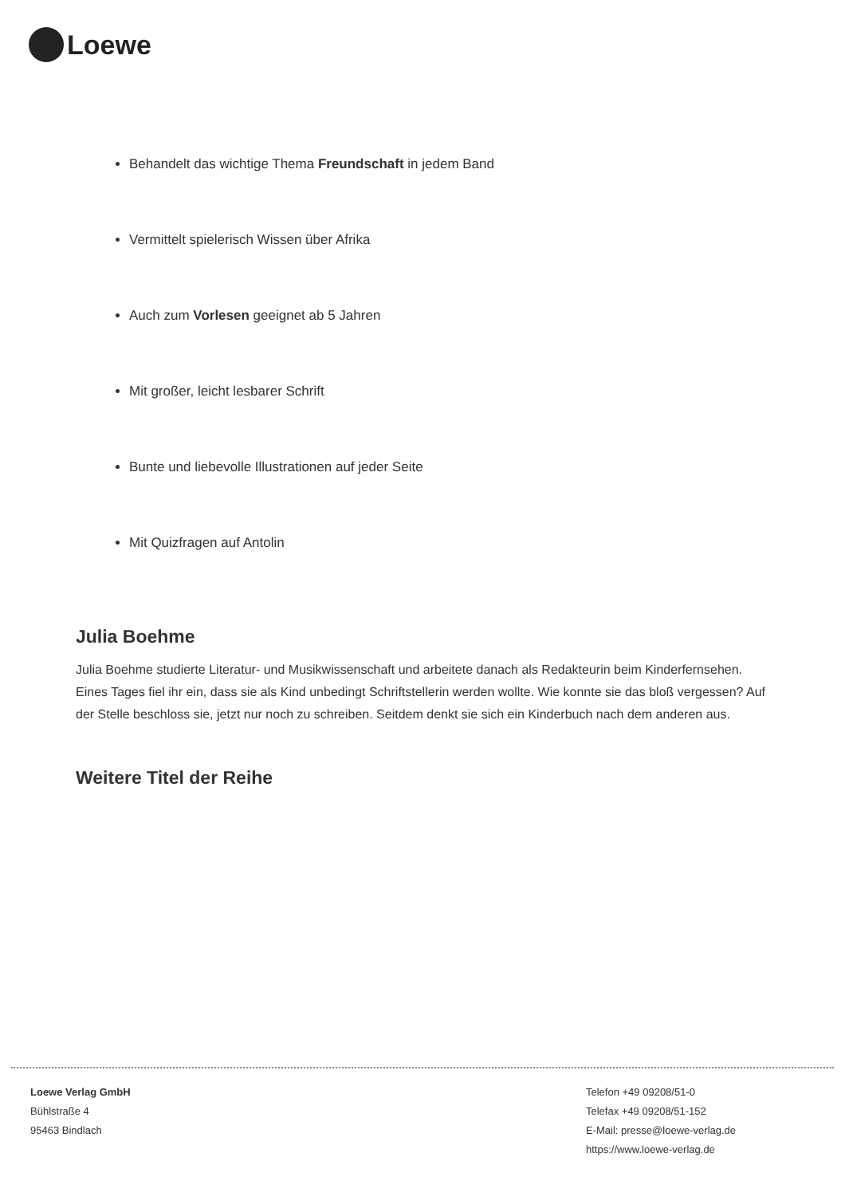Loewe
Behandelt das wichtige Thema Freundschaft in jedem Band
Vermittelt spielerisch Wissen über Afrika
Auch zum Vorlesen geeignet ab 5 Jahren
Mit großer, leicht lesbarer Schrift
Bunte und liebevolle Illustrationen auf jeder Seite
Mit Quizfragen auf Antolin
Julia Boehme
Julia Boehme studierte Literatur- und Musikwissenschaft und arbeitete danach als Redakteurin beim Kinderfernsehen. Eines Tages fiel ihr ein, dass sie als Kind unbedingt Schriftstellerin werden wollte. Wie konnte sie das bloß vergessen? Auf der Stelle beschloss sie, jetzt nur noch zu schreiben. Seitdem denkt sie sich ein Kinderbuch nach dem anderen aus.
Weitere Titel der Reihe
Loewe Verlag GmbH
Bühlstraße 4
95463 Bindlach
Telefon +49 09208/51-0
Telefax +49 09208/51-152
E-Mail: presse@loewe-verlag.de
https://www.loewe-verlag.de